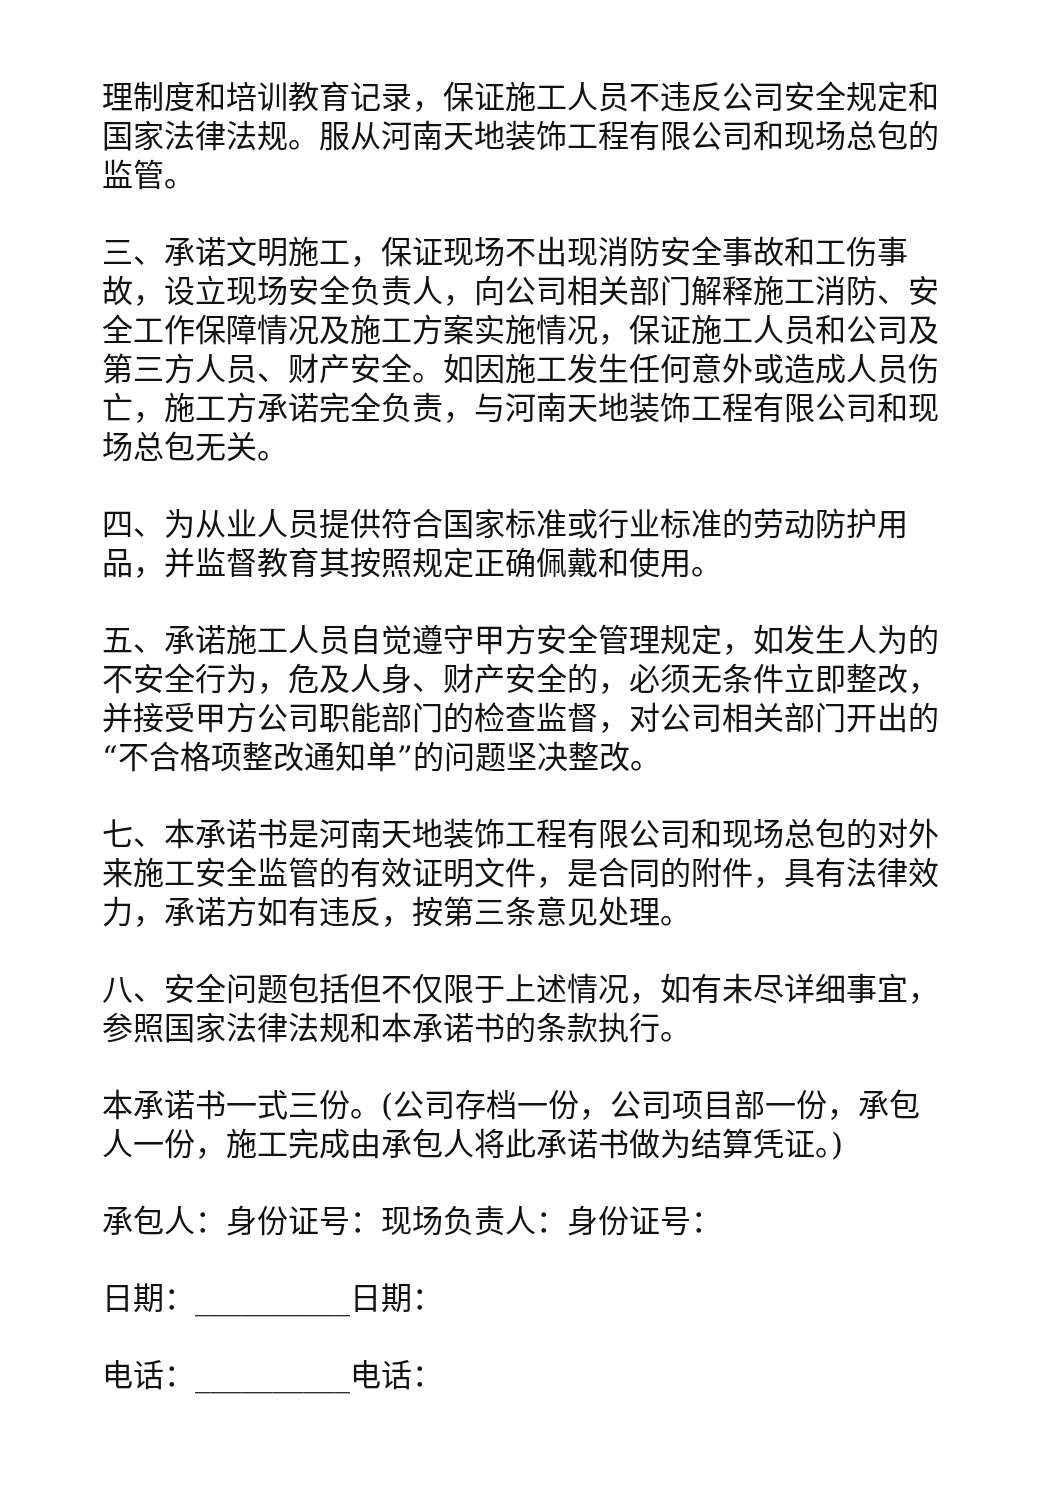理制度和培训教育记录，保证施工人员不违反公司安全规定和国家法律法规。服从河南天地装饰工程有限公司和现场总包的监管。
三、承诺文明施工，保证现场不出现消防安全事故和工伤事故，设立现场安全负责人，向公司相关部门解释施工消防、安全工作保障情况及施工方案实施情况，保证施工人员和公司及第三方人员、财产安全。如因施工发生任何意外或造成人员伤亡，施工方承诺完全负责，与河南天地装饰工程有限公司和现场总包无关。
四、为从业人员提供符合国家标准或行业标准的劳动防护用品，并监督教育其按照规定正确佩戴和使用。
五、承诺施工人员自觉遵守甲方安全管理规定，如发生人为的不安全行为，危及人身、财产安全的，必须无条件立即整改，并接受甲方公司职能部门的检查监督，对公司相关部门开出的“不合格项整改通知单”的问题坚决整改。
七、本承诺书是河南天地装饰工程有限公司和现场总包的对外来施工安全监管的有效证明文件，是合同的附件，具有法律效力，承诺方如有违反，按第三条意见处理。
八、安全问题包括但不仅限于上述情况，如有未尽详细事宜，参照国家法律法规和本承诺书的条款执行。
本承诺书一式三份。(公司存档一份，公司项目部一份，承包人一份，施工完成由承包人将此承诺书做为结算凭证。)
承包人：身份证号：现场负责人：身份证号：
日期：__________日期：
电话：__________电话：